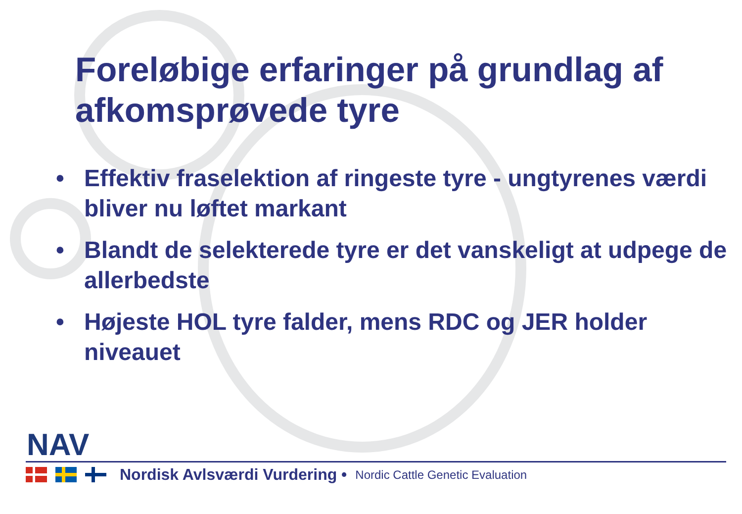Foreløbige erfaringer på grundlag af afkomsprøvede tyre
• Effektiv fraselektion af ringeste tyre - ungtyrenes værdi bliver nu løftet markant
• Blandt de selekterede tyre er det vanskeligt at udpege de allerbedste
• Højeste HOL tyre falder, mens RDC og JER holder niveauet
NAV
Nordisk Avlsværdi Vurdering • Nordic Cattle Genetic Evaluation